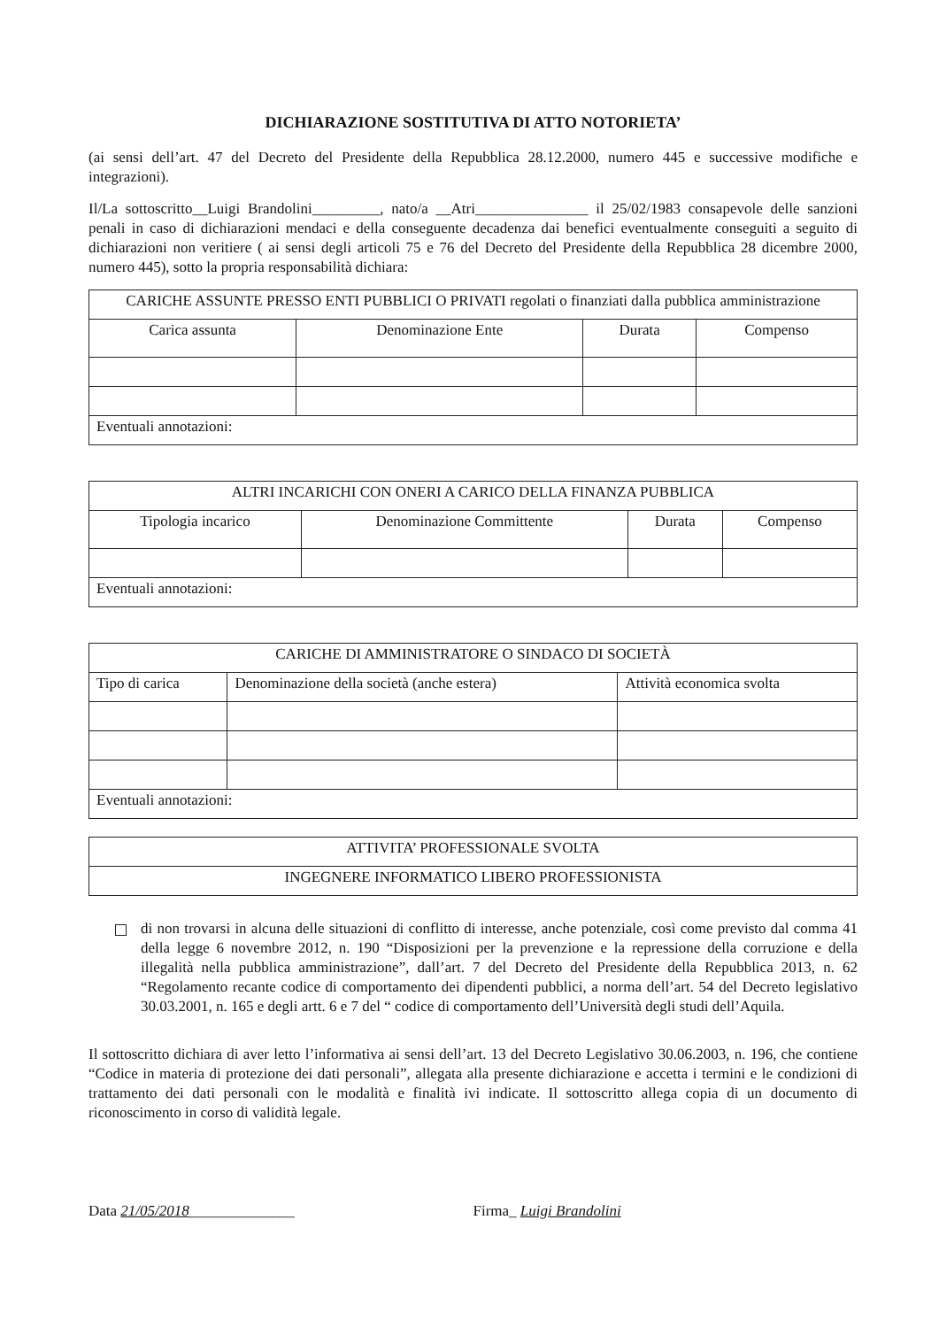DICHIARAZIONE SOSTITUTIVA DI ATTO NOTORIETA’
(ai sensi dell’art. 47 del Decreto del Presidente della Repubblica 28.12.2000, numero 445 e successive modifiche e integrazioni).
Il/La sottoscritto__Luigi Brandolini_________, nato/a __Atri_______________ il 25/02/1983 consapevole delle sanzioni penali in caso di dichiarazioni mendaci e della conseguente decadenza dai benefici eventualmente conseguiti a seguito di dichiarazioni non veritiere ( ai sensi degli articoli 75 e 76 del Decreto del Presidente della Repubblica 28 dicembre 2000, numero 445), sotto la propria responsabilità dichiara:
| CARICHE ASSUNTE PRESSO ENTI PUBBLICI O PRIVATI regolati o finanziati dalla pubblica amministrazione | | | |
| --- | --- | --- | --- |
| Carica assunta | Denominazione Ente | Durata | Compenso |
| Eventuali annotazioni: | | | |
| ALTRI INCARICHI CON ONERI A CARICO DELLA FINANZA PUBBLICA | | | |
| --- | --- | --- | --- |
| Tipologia incarico | Denominazione Committente | Durata | Compenso |
| Eventuali annotazioni: | | | |
| CARICHE DI AMMINISTRATORE O SINDACO DI SOCIETÀ | | |
| --- | --- | --- |
| Tipo di carica | Denominazione della società (anche estera) | Attività economica svolta |
| Eventuali annotazioni: | | |
| ATTIVITA’ PROFESSIONALE SVOLTA |
| --- |
| INGEGNERE INFORMATICO LIBERO PROFESSIONISTA |
di non trovarsi in alcuna delle situazioni di conflitto di interesse, anche potenziale, così come previsto dal comma 41 della legge 6 novembre 2012, n. 190 “Disposizioni per la prevenzione e la repressione della corruzione e della illegalità nella pubblica amministrazione”, dall’art. 7 del Decreto del Presidente della Repubblica 2013, n. 62 “Regolamento recante codice di comportamento dei dipendenti pubblici, a norma dell’art. 54 del Decreto legislativo 30.03.2001, n. 165 e degli artt. 6 e 7 del “ codice di comportamento dell’Università degli studi dell’Aquila.
Il sottoscritto dichiara di aver letto l’informativa ai sensi dell’art. 13 del Decreto Legislativo 30.06.2003, n. 196, che contiene “Codice in materia di protezione dei dati personali”, allegata alla presente dichiarazione e accetta i termini e le condizioni di trattamento dei dati personali con le modalità e finalità ivi indicate. Il sottoscritto allega copia di un documento di riconoscimento in corso di validità legale.
Data 21/05/2018______________ Firma_ Luigi Brandolini